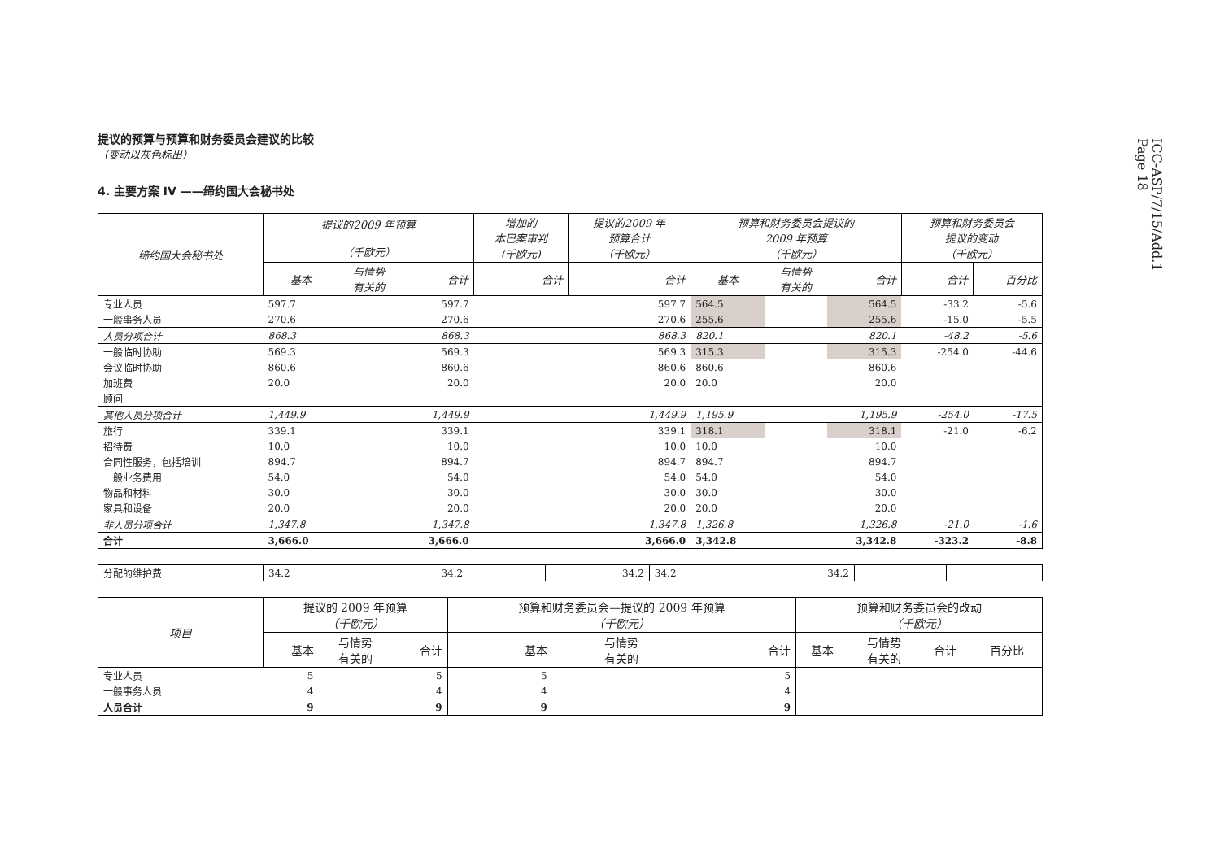ICC-ASP/7/15/Add.1
Page 18
提议的预算与预算和财务委员会建议的比较
（变动以灰色标出）
4. 主要方案 IV ——缔约国大会秘书处
| 缔约国大会秘书处 | 提议的2009 年预算 （千欧元） | | | 增加的 本巴案审判 (千欧元) | 提议的2009 年 预算合计 （千欧元） | 预算和财务委员会提议的 2009 年预算 （千欧元） | | | 预算和财务委员会 提议的变动 （千欧元） | |
| --- | --- | --- | --- | --- | --- | --- | --- | --- | --- | --- |
| | 基本 | 与情势 有关的 | 合计 | 合计 | 合计 | 基本 | 与情势 有关的 | 合计 | 合计 | 百分比 |
| 专业人员 | 597.7 | | 597.7 | | 597.7 | 564.5 | | 564.5 | -33.2 | -5.6 |
| 一般事务人员 | 270.6 | | 270.6 | | 270.6 | 255.6 | | 255.6 | -15.0 | -5.5 |
| 人员分项合计 | 868.3 | | 868.3 | | 868.3 | 820.1 | | 820.1 | -48.2 | -5.6 |
| 一般临时协助 | 569.3 | | 569.3 | | 569.3 | 315.3 | | 315.3 | -254.0 | -44.6 |
| 会议临时协助 | 860.6 | | 860.6 | | 860.6 | 860.6 | | 860.6 | | |
| 加班费 | 20.0 | | 20.0 | | 20.0 | 20.0 | | 20.0 | | |
| 顾问 | | | | | | | | | | |
| 其他人员分项合计 | 1,449.9 | | 1,449.9 | | 1,449.9 | 1,195.9 | | 1,195.9 | -254.0 | -17.5 |
| 旅行 | 339.1 | | 339.1 | | 339.1 | 318.1 | | 318.1 | -21.0 | -6.2 |
| 招待费 | 10.0 | | 10.0 | | 10.0 | 10.0 | | 10.0 | | |
| 合同性服务，包括培训 | 894.7 | | 894.7 | | 894.7 | 894.7 | | 894.7 | | |
| 一般业务费用 | 54.0 | | 54.0 | | 54.0 | 54.0 | | 54.0 | | |
| 物品和材料 | 30.0 | | 30.0 | | 30.0 | 30.0 | | 30.0 | | |
| 家具和设备 | 20.0 | | 20.0 | | 20.0 | 20.0 | | 20.0 | | |
| 非人员分项合计 | 1,347.8 | | 1,347.8 | | 1,347.8 | 1,326.8 | | 1,326.8 | -21.0 | -1.6 |
| 合计 | 3,666.0 | | 3,666.0 | | 3,666.0 | 3,342.8 | | 3,342.8 | -323.2 | -8.8 |
| 分配的维护费 | 34.2 | 34.2 | | 34.2 | 34.2 | 34.2 | | |
| 项目 | 提议的 2009 年预算 （千欧元） | | | 预算和财务委员会—提议的 2009 年预算 （千欧元） | | | 预算和财务委员会的改动 （千欧元） | | | |
| --- | --- | --- | --- | --- | --- | --- | --- | --- | --- | --- |
| | 基本 | 与情势 有关的 | 合计 | 基本 | 与情势 有关的 | 合计 | 基本 | 与情势 有关的 | 合计 | 百分比 |
| 专业人员 | 5 | | 5 | 5 | | 5 | | | | |
| 一般事务人员 | 4 | | 4 | 4 | | 4 | | | | |
| 人员合计 | 9 | | 9 | 9 | | 9 | | | | |